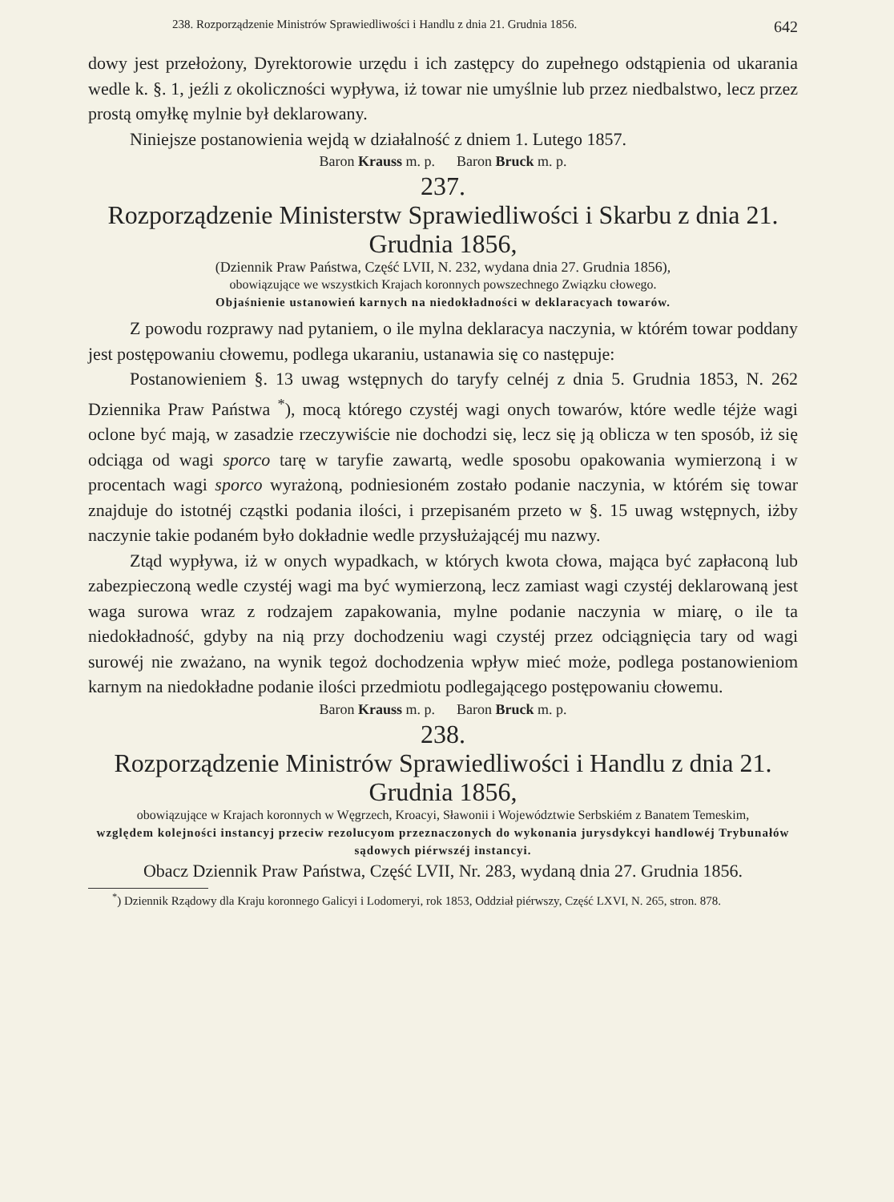238. Rozporządzenie Ministrów Sprawiedliwości i Handlu z dnia 21. Grudnia 1856. 642
dowy jest przełożony, Dyrektorowie urzędu i ich zastępcy do zupełnego odstąpienia od ukarania wedle k. §. 1, jeźli z okoliczności wypływa, iż towar nie umyślnie lub przez niedbalstwo, lecz przez prostą omyłkę mylnie był deklarowany.
Niniejsze postanowienia wejdą w działalność z dniem 1. Lutego 1857.
Baron Krauss m. p. Baron Bruck m. p.
237.
Rozporządzenie Ministerstw Sprawiedliwości i Skarbu z dnia 21. Grudnia 1856,
(Dziennik Praw Państwa, Część LVII, N. 232, wydana dnia 27. Grudnia 1856),
obowiązujące we wszystkich Krajach koronnych powszechnego Związku cłowego.
Objaśnienie ustanowień karnych na niedokładności w deklaracyach towarów.
Z powodu rozprawy nad pytaniem, o ile mylna deklaracya naczynia, w którém towar poddany jest postępowaniu cłowemu, podlega ukaraniu, ustanawia się co następuje:
Postanowieniem §. 13 uwag wstępnych do taryfy celnéj z dnia 5. Grudnia 1853, N. 262 Dziennika Praw Państwa <sup>*</sup>), mocą którego czystéj wagi onych towarów, które wedle téjże wagi oclone być mają, w zasadzie rzeczywiście nie dochodzi się, lecz się ją oblicza w ten sposób, iż się odciąga od wagi sporco tarę w taryfie zawartą, wedle sposobu opakowania wymierzoną i w procentach wagi sporco wyrażoną, podniesioném zostało podanie naczynia, w którém się towar znajduje do istotnéj cząstki podania ilości, i przepisaném przeto w §. 15 uwag wstępnych, iżby naczynie takie podaném było dokładnie wedle przysłużającéj mu nazwy.
Ztąd wypływa, iż w onych wypadkach, w których kwota cłowa, mająca być zapłaconą lub zabezpieczoną wedle czystéj wagi ma być wymierzoną, lecz zamiast wagi czystéj deklarowaną jest waga surowa wraz z rodzajem zapakowania, mylne podanie naczynia w miarę, o ile ta niedokładność, gdyby na nią przy dochodzeniu wagi czystéj przez odciągnięcia tary od wagi surowéj nie zważano, na wynik tegoż dochodzenia wpływ mieć może, podlega postanowieniom karnym na niedokładne podanie ilości przedmiotu podlegającego postępowaniu cłowemu.
Baron Krauss m. p. Baron Bruck m. p.
238.
Rozporządzenie Ministrów Sprawiedliwości i Handlu z dnia 21. Grudnia 1856,
obowiązujące w Krajach koronnych w Węgrzech, Kroacyi, Sławonii i Województwie Serbskiém z Banatem Temeskim,
względem kolejności instancyj przeciw rezolucyom przeznaczonych do wykonania jurysdykcyi handlowéj Trybunałów sądowych piérwszéj instancyi.
Obacz Dziennik Praw Państwa, Część LVII, Nr. 283, wydaną dnia 27. Grudnia 1856.
<sup>*</sup>) Dziennik Rządowy dla Kraju koronnego Galicyi i Lodomeryi, rok 1853, Oddział piérwszy, Część LXVI, N. 265, stron. 878.